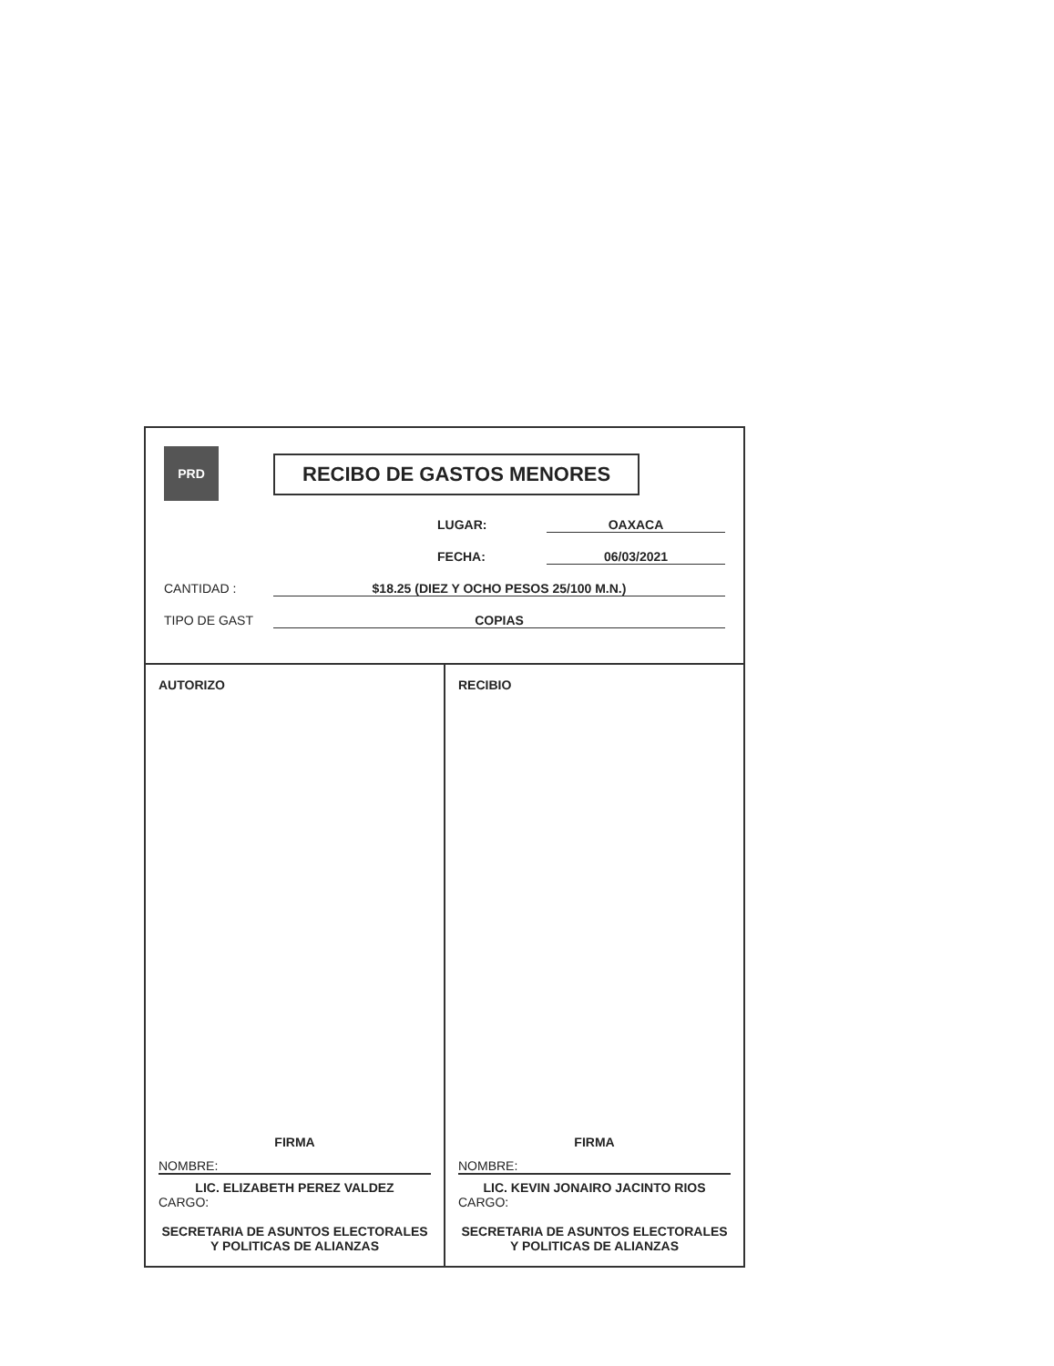PRD RECIBO DE GASTOS MENORES
LUGAR: OAXACA
FECHA: 06/03/2021
CANTIDAD : $18.25 (DIEZ Y OCHO PESOS 25/100 M.N.)
TIPO DE GAST COPIAS
AUTORIZO
FIRMA
NOMBRE:
LIC. ELIZABETH PEREZ VALDEZ
CARGO:
SECRETARIA DE ASUNTOS ELECTORALES Y POLITICAS DE ALIANZAS
RECIBIO
FIRMA
NOMBRE:
LIC. KEVIN JONAIRO JACINTO RIOS
CARGO:
SECRETARIA DE ASUNTOS ELECTORALES Y POLITICAS DE ALIANZAS